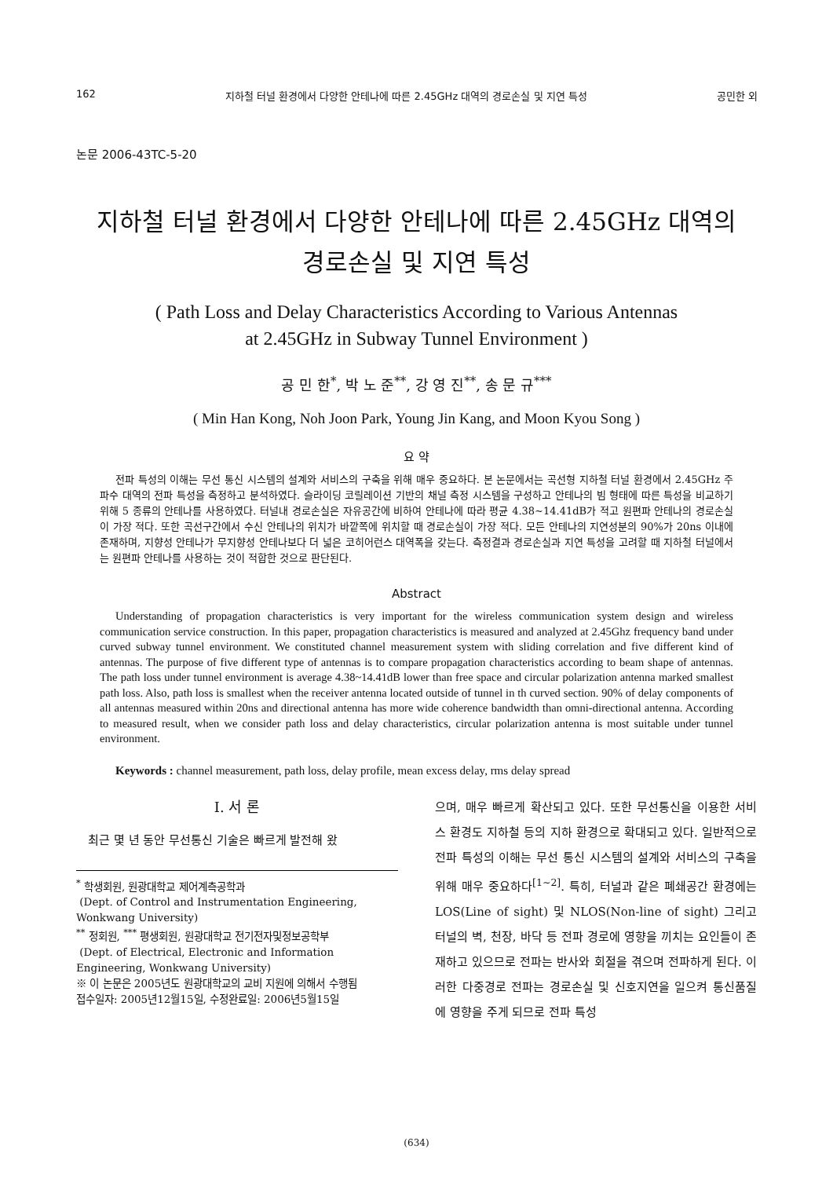162 지하철 터널 환경에서 다양한 안테나에 따른 2.45GHz 대역의 경로손실 및 지연 특성 공민한 외
논문 2006-43TC-5-20
지하철 터널 환경에서 다양한 안테나에 따른 2.45GHz 대역의
경로손실 및 지연 특성
( Path Loss and Delay Characteristics According to Various Antennas
at 2.45GHz in Subway Tunnel Environment )
공 민 한<sup>*</sup>, 박 노 준<sup>**</sup>, 강 영 진<sup>**</sup>, 송 문 규<sup>***</sup>
( Min Han Kong, Noh Joon Park, Young Jin Kang, and Moon Kyou Song )
요 약
전파 특성의 이해는 무선 통신 시스템의 설계와 서비스의 구축을 위해 매우 중요하다. 본 논문에서는 곡선형 지하철 터널 환경에서 2.45GHz 주파수 대역의 전파 특성을 측정하고 분석하였다. 슬라이딩 코릴레이션 기반의 채널 측정 시스템을 구성하고 안테나의 빔 형태에 따른 특성을 비교하기 위해 5 종류의 안테나를 사용하였다. 터널내 경로손실은 자유공간에 비하여 안테나에 따라 평균 4.38~14.41dB가 적고 원편파 안테나의 경로손실이 가장 적다. 또한 곡선구간에서 수신 안테나의 위치가 바깥쪽에 위치할 때 경로손실이 가장 적다. 모든 안테나의 지연성분의 90%가 20ns 이내에 존재하며, 지향성 안테나가 무지향성 안테나보다 더 넓은 코히어런스 대역폭을 갖는다. 측정결과 경로손실과 지연 특성을 고려할 때 지하철 터널에서는 원편파 안테나를 사용하는 것이 적합한 것으로 판단된다.
Abstract
Understanding of propagation characteristics is very important for the wireless communication system design and wireless communication service construction. In this paper, propagation characteristics is measured and analyzed at 2.45Ghz frequency band under curved subway tunnel environment. We constituted channel measurement system with sliding correlation and five different kind of antennas. The purpose of five different type of antennas is to compare propagation characteristics according to beam shape of antennas. The path loss under tunnel environment is average 4.38~14.41dB lower than free space and circular polarization antenna marked smallest path loss. Also, path loss is smallest when the receiver antenna located outside of tunnel in th curved section. 90% of delay components of all antennas measured within 20ns and directional antenna has more wide coherence bandwidth than omni-directional antenna. According to measured result, when we consider path loss and delay characteristics, circular polarization antenna is most suitable under tunnel environment.
Keywords : channel measurement, path loss, delay profile, mean excess delay, rms delay spread
I. 서 론
최근 몇 년 동안 무선통신 기술은 빠르게 발전해 왔
<sup>*</sup> 학생회원, 원광대학교 제어계측공학과
(Dept. of Control and Instrumentation Engineering, Wonkwang University)
<sup>**</sup> 정회원, <sup>***</sup> 평생회원, 원광대학교 전기전자및정보공학부
(Dept. of Electrical, Electronic and Information Engineering, Wonkwang University)
※ 이 논문은 2005년도 원광대학교의 교비 지원에 의해서 수행됨
접수일자: 2005년12월15일, 수정완료일: 2006년5월15일
으며, 매우 빠르게 확산되고 있다. 또한 무선통신을 이용한 서비스 환경도 지하철 등의 지하 환경으로 확대되고 있다. 일반적으로 전파 특성의 이해는 무선 통신 시스템의 설계와 서비스의 구축을 위해 매우 중요하다<sup>[1~2]</sup>. 특히, 터널과 같은 폐쇄공간 환경에는 LOS(Line of sight) 및 NLOS(Non-line of sight) 그리고 터널의 벽, 천장, 바닥 등 전파 경로에 영향을 끼치는 요인들이 존재하고 있으므로 전파는 반사와 회절을 겪으며 전파하게 된다. 이러한 다중경로 전파는 경로손실 및 신호지연을 일으켜 통신품질에 영향을 주게 되므로 전파 특성
(634)